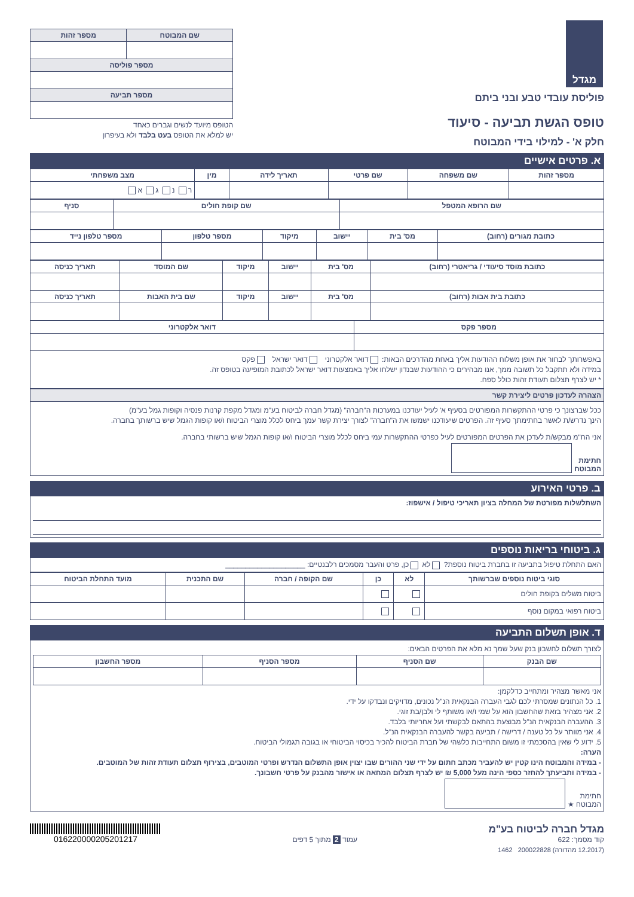מגדל
פוליסת עובדי טבע ובני ביתם
טופס הגשת תביעה - סיעוד
חלק א' - למילוי בידי המבוטח
| שם המבוטח | מספר זהות |
| --- | --- |
| מספר פוליסה | |
| מספר תביעה | |
הטופס מיועד לנשים וגברים כאחד
יש למלא את הטופס בעט בלבד ולא בעיפרון
א. פרטים אישיים
| מספר זהות | שם משפחה | שם פרטי | תאריך לידה | מין | מצב משפחתי |
| --- | --- | --- | --- | --- | --- |
| | | | | | ר נ ג א |
| שם הרופא המטפל | שם קופת חולים | סניף |
| --- | --- | --- |
| כתובת מגורים (רחוב) | מס' בית | יישוב | מיקוד | מספר טלפון | מספר טלפון נייד |
| --- | --- | --- | --- | --- | --- |
| כתובת מוסד סיעודי / גריאטרי (רחוב) | מס' בית | יישוב | מיקוד | שם המוסד | תאריך כניסה |
| --- | --- | --- | --- | --- | --- |
| כתובת בית אבות (רחוב) | מס' בית | יישוב | מיקוד | שם בית האבות | תאריך כניסה |
| מספר פקס | דואר אלקטרוני |
| --- | --- |
באפשרותך לבחור את אופן משלוח ההודעות אליך באחת מהדרכים הבאות: דואר אלקטרוני דואר ישראל פקס
במידה ולא תתקבל כל תשובה ממך, אנו מבהירים כי ההודעות שבנדון ישלחו אליך באמצעות דואר ישראל לכתובת המופיעה בטופס זה.
* יש לצרף תצלום תעודת זהות כולל ספח.
הצהרה לעדכון פרטים ליצירת קשר
ככל שברצונך כי פרטי ההתקשרות המפורטים בסעיף א' לעיל יעודכנו במערכות ה"חברה" (מגדל חברה לביטוח בע"מ ומגדל מקפת קרנות פנסיה וקופות גמל בע"מ)
הינך נדרש/ת לאשר בחתימתך סעיף זה. הפרטים שיעודכנו ישמשו את ה"חברה" לצורך יצירת קשר עמך ביחס לכלל מוצרי הביטוח ו/או קופות הגמל שיש ברשותך בחברה.
אני הח"מ מבקש/ת לעדכן את הפרטים המפורטים לעיל כפרטי ההתקשרות עמי ביחס לכלל מוצרי הביטוח ו/או קופות הגמל שיש ברשותי בחברה.
חתימת
המבוטח
ב. פרטי האירוע
השתלשלות מפורטת של המחלה בציון תאריכי טיפול / אישפוז:
ג. ביטוחי בריאות נוספים
האם התחלת טיפול בתביעה זו בחברת ביטוח נוספת? לא כן, פרט והעבר מסמכים רלבנטיים: ____________________
| סוגי ביטוח נוספים שברשותך | לא | כן | שם הקופה / חברה | שם התכנית | מועד התחלת הביטוח |
| --- | --- | --- | --- | --- | --- |
| ביטוח משלים בקופת חולים | | | | | |
| ביטוח רפואי במקום נוסף | | | | | |
ד. אופן תשלום התביעה
לצורך תשלום לחשבון בנק שעל שמך נא מלא את הפרטים הבאים:
| שם הבנק | שם הסניף | מספר הסניף | מספר החשבון |
| --- | --- | --- | --- |
אני מאשר מצהיר ומתחייב כדלקמן:
1. כל הנתונים שמסרתי לכם לגבי העברה הבנקאית הנ"ל נכונים, מדויקים ונבדקו על ידי.
2. אני מצהיר בזאת שהחשבון הוא על שמי ו/או משותף לי ולבן/בת זוגי.
3. ההעברה הבנקאית הנ"ל מבוצעת בהתאם לבקשתי ועל אחריותי בלבד.
4. אני מוותר על כל טענה / דרישה / תביעה בקשר להעברה הבנקאית הנ"ל.
5. ידוע לי שאין בהסכמתי זו משום התחייבות כלשהי של חברת הביטוח להכיר בכיסוי הביטוחי או בגובה תגמולי הביטוח.
הערה:
- במידה והמבוטח הינו קטין יש להעביר מכתב חתום על ידי שני ההורים שבו יצוין אופן התשלום הנדרש ופרטי המוטבים, בצירוף תצלום תעודת זהות של המוטבים.
- במידה ותביעתך להחזר כספי הינה מעל 5,000 ₪ יש לצרף תצלום המחאה או אישור מהבנק על פרטי חשבונך.
חתימת
המבוטח ★
מגדל חברה לביטוח בע"מ
קוד מסמך: 622
עמוד 2 מתוך 5 דפים
016220000205201217
(12.2017 מהדורה) 200022828 1462